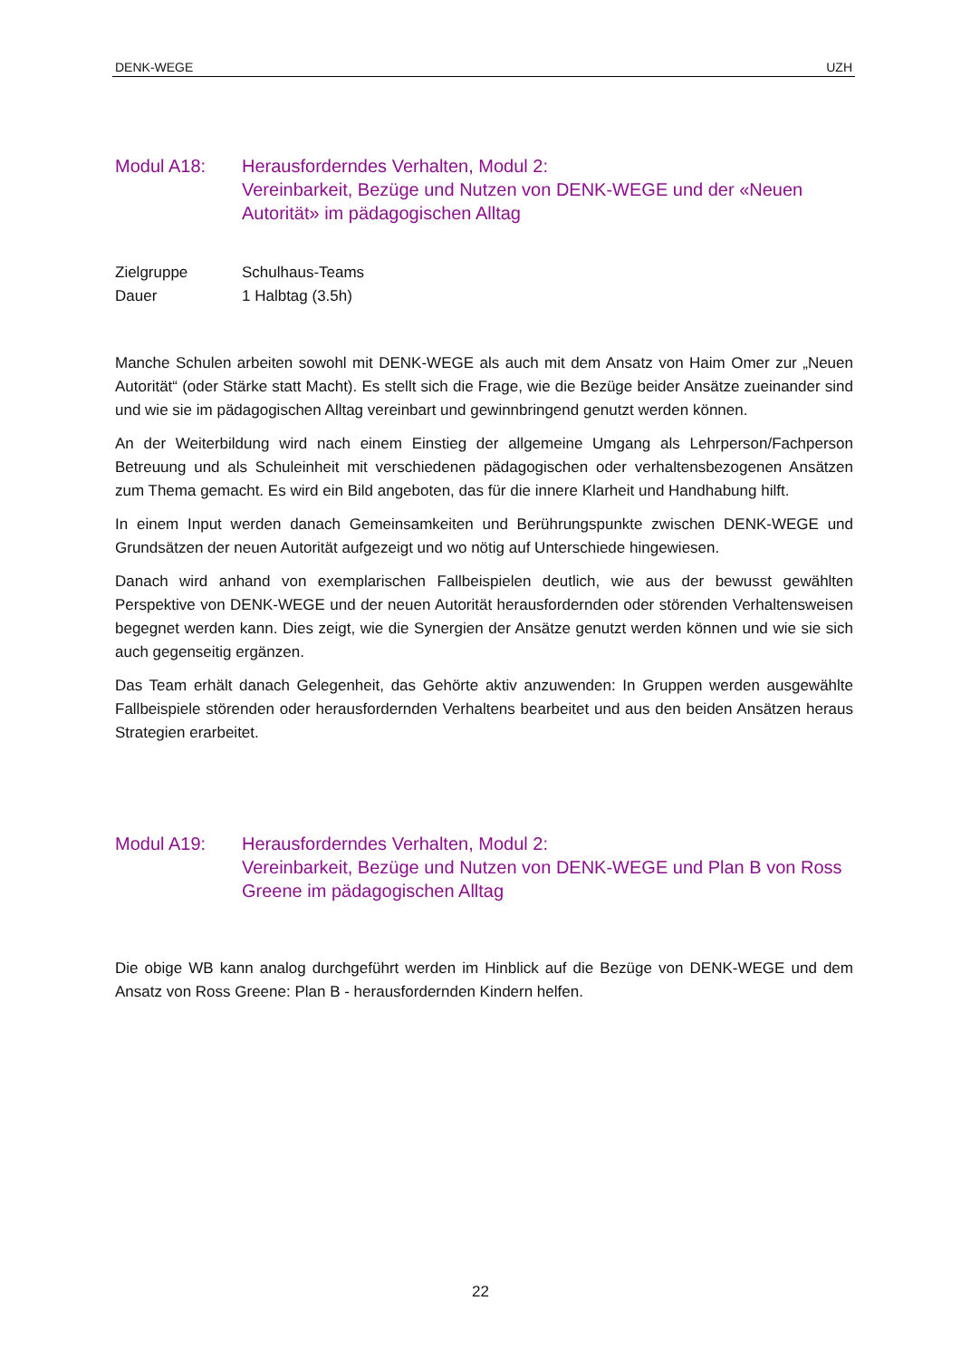DENK-WEGE UZH
Modul A18: Herausforderndes Verhalten, Modul 2:
Vereinbarkeit, Bezüge und Nutzen von DENK-WEGE und der «Neuen Autorität» im pädagogischen Alltag
Zielgruppe Schulhaus-Teams
Dauer 1 Halbtag (3.5h)
Manche Schulen arbeiten sowohl mit DENK-WEGE als auch mit dem Ansatz von Haim Omer zur „Neuen Autorität“ (oder Stärke statt Macht). Es stellt sich die Frage, wie die Bezüge beider Ansätze zueinander sind und wie sie im pädagogischen Alltag vereinbart und gewinnbringend genutzt werden können.
An der Weiterbildung wird nach einem Einstieg der allgemeine Umgang als Lehrperson/Fachperson Betreuung und als Schuleinheit mit verschiedenen pädagogischen oder verhaltensbezogenen Ansätzen zum Thema gemacht. Es wird ein Bild angeboten, das für die innere Klarheit und Handhabung hilft.
In einem Input werden danach Gemeinsamkeiten und Berührungspunkte zwischen DENK-WEGE und Grundsätzen der neuen Autorität aufgezeigt und wo nötig auf Unterschiede hingewiesen.
Danach wird anhand von exemplarischen Fallbeispielen deutlich, wie aus der bewusst gewählten Perspektive von DENK-WEGE und der neuen Autorität herausfordernden oder störenden Verhaltensweisen begegnet werden kann. Dies zeigt, wie die Synergien der Ansätze genutzt werden können und wie sie sich auch gegenseitig ergänzen.
Das Team erhält danach Gelegenheit, das Gehörte aktiv anzuwenden: In Gruppen werden ausgewählte Fallbeispiele störenden oder herausfordernden Verhaltens bearbeitet und aus den beiden Ansätzen heraus Strategien erarbeitet.
Modul A19: Herausforderndes Verhalten, Modul 2:
Vereinbarkeit, Bezüge und Nutzen von DENK-WEGE und Plan B von Ross Greene im pädagogischen Alltag
Die obige WB kann analog durchgeführt werden im Hinblick auf die Bezüge von DENK-WEGE und dem Ansatz von Ross Greene: Plan B - herausfordernden Kindern helfen.
22